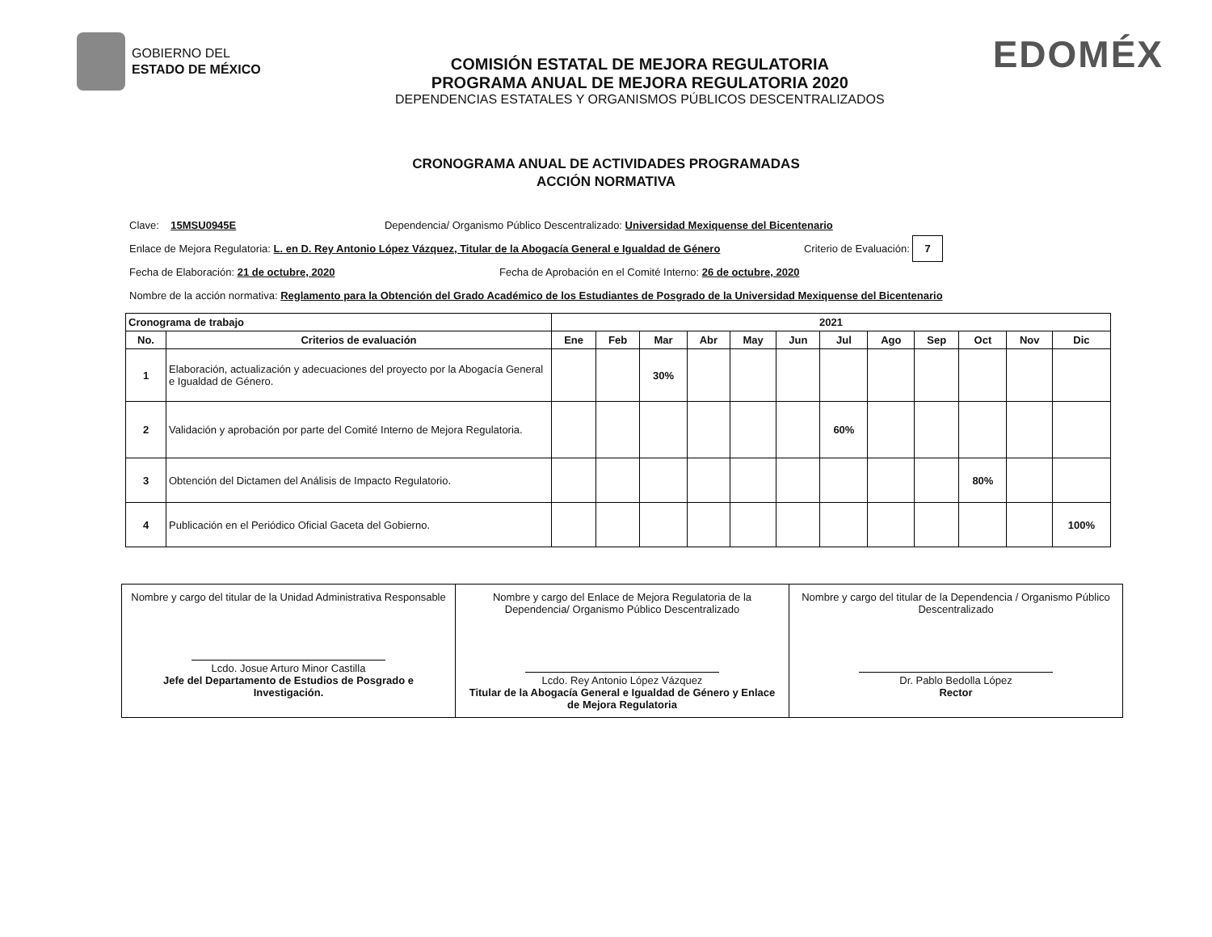GOBIERNO DEL
ESTADO DE MÉXICO
COMISIÓN ESTATAL DE MEJORA REGULATORIA
PROGRAMA ANUAL DE MEJORA REGULATORIA 2020
DEPENDENCIAS ESTATALES Y ORGANISMOS PÚBLICOS DESCENTRALIZADOS
EDOMÉX
CRONOGRAMA ANUAL DE ACTIVIDADES PROGRAMADAS
ACCIÓN NORMATIVA
Clave: 15MSU0945E Dependencia/ Organismo Público Descentralizado: Universidad Mexiquense del Bicentenario
Enlace de Mejora Regulatoria: L. en D. Rey Antonio López Vázquez, Titular de la Abogacía General e Igualdad de Género Criterio de Evaluación: 7
Fecha de Elaboración: 21 de octubre, 2020 Fecha de Aprobación en el Comité Interno: 26 de octubre, 2020
Nombre de la acción normativa: Reglamento para la Obtención del Grado Académico de los Estudiantes de Posgrado de la Universidad Mexiquense del Bicentenario
| Cronograma de trabajo | | 2021 | | | | | | | | | | | |
| --- | --- | --- | --- | --- | --- | --- | --- | --- | --- | --- | --- | --- | --- |
| No. | Criterios de evaluación | Ene | Feb | Mar | Abr | May | Jun | Jul | Ago | Sep | Oct | Nov | Dic |
| 1 | Elaboración, actualización y adecuaciones del proyecto por la Abogacía General e Igualdad de Género. | | | 30% | | | | | | | | | |
| 2 | Validación y aprobación por parte del Comité Interno de Mejora Regulatoria. | | | | | | | 60% | | | | | |
| 3 | Obtención del Dictamen del Análisis de Impacto Regulatorio. | | | | | | | | | | 80% | | |
| 4 | Publicación en el Periódico Oficial Gaceta del Gobierno. | | | | | | | | | | | | 100% |
| Nombre y cargo del titular de la Unidad Administrativa Responsable Lcdo. Josue Arturo Minor Castilla Jefe del Departamento de Estudios de Posgrado e Investigación. | Nombre y cargo del Enlace de Mejora Regulatoria de la Dependencia/ Organismo Público Descentralizado Lcdo. Rey Antonio López Vázquez Titular de la Abogacía General e Igualdad de Género y Enlace de Mejora Regulatoria | Nombre y cargo del titular de la Dependencia / Organismo Público Descentralizado Dr. Pablo Bedolla López Rector |